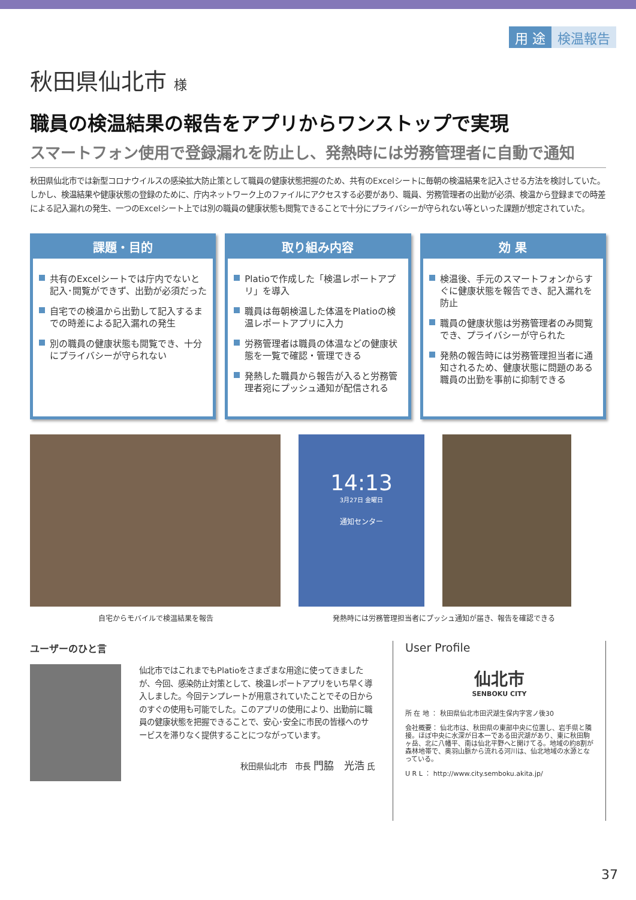用 途 検温報告
秋田県仙北市 様
職員の検温結果の報告をアプリからワンストップで実現
スマートフォン使用で登録漏れを防止し、発熱時には労務管理者に自動で通知
秋田県仙北市では新型コロナウイルスの感染拡大防止策として職員の健康状態把握のため、共有のExcelシートに毎朝の検温結果を記入させる方法を検討していた。しかし、検温結果や健康状態の登録のために、庁内ネットワーク上のファイルにアクセスする必要があり、職員、労務管理者の出勤が必須、検温から登録までの時差による記入漏れの発生、一つのExcelシート上では別の職員の健康状態も閲覧できることで十分にプライバシーが守られない等といった課題が想定されていた。
課題・目的
共有のExcelシートでは庁内でないと記入･閲覧ができず、出勤が必須だった
自宅での検温から出勤して記入するまでの時差による記入漏れの発生
別の職員の健康状態も閲覧でき、十分にプライバシーが守られない
取り組み内容
Platioで作成した「検温レポートアプリ」を導入
職員は毎朝検温した体温をPlatioの検温レポートアプリに入力
労務管理者は職員の体温などの健康状態を一覧で確認・管理できる
発熱した職員から報告が入ると労務管理者宛にプッシュ通知が配信される
効 果
検温後、手元のスマートフォンからすぐに健康状態を報告でき、記入漏れを防止
職員の健康状態は労務管理者のみ閲覧でき、プライバシーが守られた
発熱の報告時には労務管理担当者に通知されるため、健康状態に問題のある職員の出勤を事前に抑制できる
14:13
3月27日 金曜日
通知センター
自宅からモバイルで検温結果を報告 発熱時には労務管理担当者にプッシュ通知が届き、報告を確認できる
ユーザーのひと言
仙北市ではこれまでもPlatioをさまざまな用途に使ってきましたが、今回、感染防止対策として、検温レポートアプリをいち早く導入しました。今回テンプレートが用意されていたことでその日からのすぐの使用も可能でした。このアプリの使用により、出勤前に職員の健康状態を把握できることで、安心･安全に市民の皆様へのサービスを滞りなく提供することにつながっています。
秋田県仙北市　市長 門脇　光浩 氏
User Profile
仙北市
SENBOKU CITY
所 在 地 ： 秋田県仙北市田沢湖生保内字宮ノ後30
会社概要： 仙北市は、秋田県の東部中央に位置し、岩手県と隣接。ほぼ中央に水深が日本一である田沢湖があり、東に秋田駒ヶ岳、北に八幡平、南は仙北平野へと開けてる。地域の約8割が森林地帯で、奥羽山脈から流れる河川は、仙北地域の水源となっている。
U R L ： http://www.city.semboku.akita.jp/
37